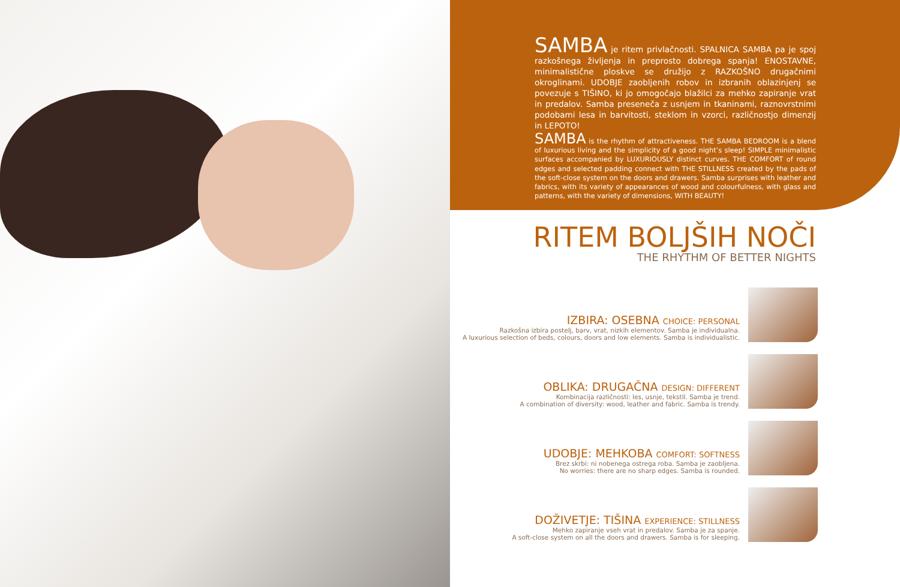SAMBA je ritem privlačnosti. SPALNICA SAMBA pa je spoj razkošnega življenja in preprosto dobrega spanja! ENOSTAVNE, minimalistične ploskve se družijo z RAZKOŠNO drugačnimi okroglinami. UDOBJE zaobljenih robov in izbranih oblazinjenj se povezuje s TIŠINO, ki jo omogočajo blažilci za mehko zapiranje vrat in predalov. Samba preseneča z usnjem in tkaninami, raznovrstnimi podobami lesa in barvitosti, steklom in vzorci, različnostjo dimenzij in LEPOTO!
SAMBA is the rhythm of attractiveness. THE SAMBA BEDROOM is a blend of luxurious living and the simplicity of a good night’s sleep! SIMPLE minimalistic surfaces accompanied by LUXURIOUSLY distinct curves. THE COMFORT of round edges and selected padding connect with THE STILLNESS created by the pads of the soft-close system on the doors and drawers. Samba surprises with leather and fabrics, with its variety of appearances of wood and colourfulness, with glass and patterns, with the variety of dimensions, WITH BEAUTY!
RITEM BOLJŠIH NOČI
THE RHYTHM OF BETTER NIGHTS
IZBIRA: OSEBNA CHOICE: PERSONAL
Razkošna izbira postelj, barv, vrat, nizkih elementov. Samba je individualna.
A luxurious selection of beds, colours, doors and low elements. Samba is individualistic.
OBLIKA: DRUGAČNA DESIGN: DIFFERENT
Kombinacija različnosti: les, usnje, tekstil. Samba je trend.
A combination of diversity: wood, leather and fabric. Samba is trendy.
UDOBJE: MEHKOBA COMFORT: SOFTNESS
Brez skrbi: ni nobenega ostrega roba. Samba je zaobljena.
No worries: there are no sharp edges. Samba is rounded.
DOŽIVETJE: TIŠINA EXPERIENCE: STILLNESS
Mehko zapiranje vseh vrat in predalov. Samba je za spanje.
A soft-close system on all the doors and drawers. Samba is for sleeping.